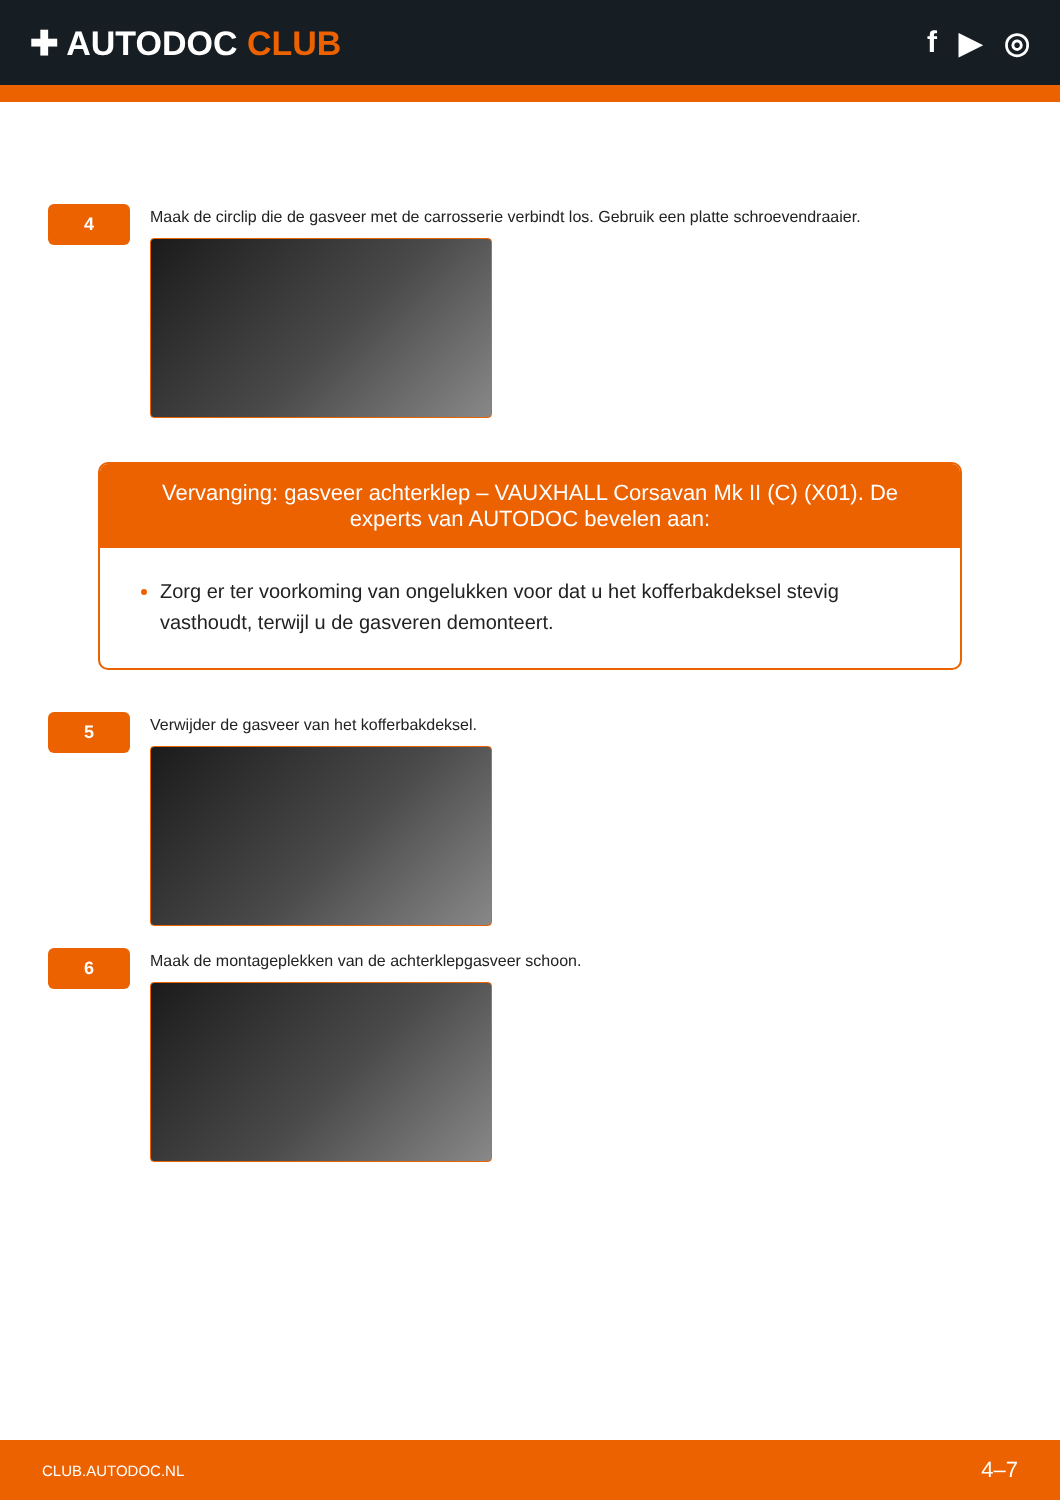✚ AUTODOC CLUB f ▶ ◎
4
Maak de circlip die de gasveer met de carrosserie verbindt los. Gebruik een platte schroevendraaier.
Vervanging: gasveer achterklep – VAUXHALL Corsavan Mk II (C) (X01). De experts van AUTODOC bevelen aan:
Zorg er ter voorkoming van ongelukken voor dat u het kofferbakdeksel stevig vasthoudt, terwijl u de gasveren demonteert.
5
Verwijder de gasveer van het kofferbakdeksel.
6
Maak de montageplekken van de achterklepgasveer schoon.
CLUB.AUTODOC.NL 4–7